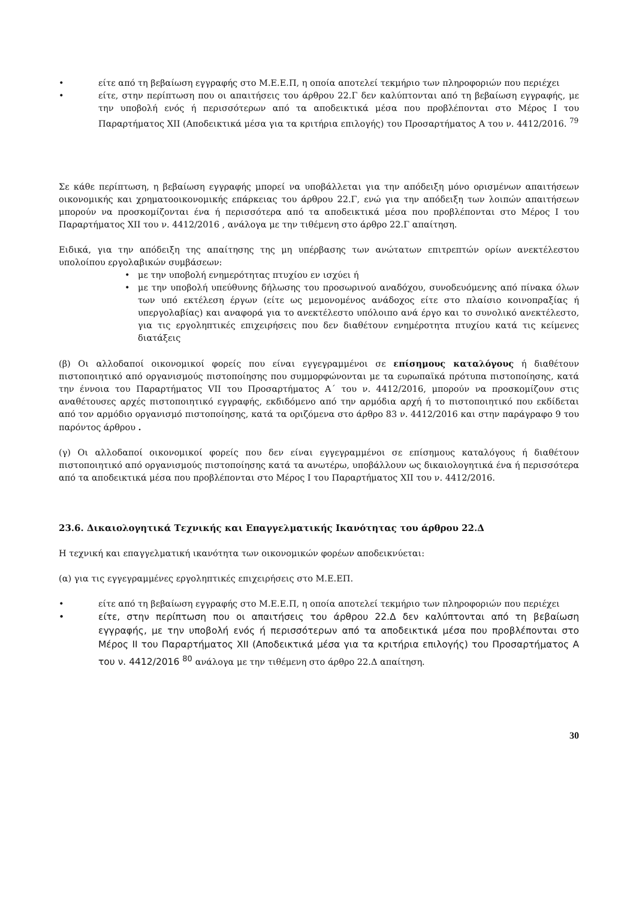είτε από τη βεβαίωση εγγραφής στο Μ.Ε.Ε.Π, η οποία αποτελεί τεκμήριο των πληροφοριών που περιέχει
είτε, στην περίπτωση που οι απαιτήσεις του άρθρου 22.Γ δεν καλύπτονται από τη βεβαίωση εγγραφής, με την υποβολή ενός ή περισσότερων από τα αποδεικτικά μέσα που προβλέπονται στο Μέρος Ι του Παραρτήματος XII (Αποδεικτικά μέσα για τα κριτήρια επιλογής) του Προσαρτήματος Α του ν. 4412/2016. <sup>79</sup>
Σε κάθε περίπτωση, η βεβαίωση εγγραφής μπορεί να υποβάλλεται για την απόδειξη μόνο ορισμένων απαιτήσεων οικονομικής και χρηματοοικονομικής επάρκειας του άρθρου 22.Γ, ενώ για την απόδειξη των λοιπών απαιτήσεων μπορούν να προσκομίζονται ένα ή περισσότερα από τα αποδεικτικά μέσα που προβλέπονται στο Μέρος Ι του Παραρτήματος XII του ν. 4412/2016 , ανάλογα με την τιθέμενη στο άρθρο 22.Γ απαίτηση.
Ειδικά, για την απόδειξη της απαίτησης της μη υπέρβασης των ανώτατων επιτρεπτών ορίων ανεκτέλεστου υπολοίπου εργολαβικών συμβάσεων:
με την υποβολή ενημερότητας πτυχίου εν ισχύει ή
με την υποβολή υπεύθυνης δήλωσης του προσωρινού αναδόχου, συνοδευόμενης από πίνακα όλων των υπό εκτέλεση έργων (είτε ως μεμονομένος ανάδοχος είτε στο πλαίσιο κοινοπραξίας ή υπεργολαβίας) και αναφορά για το ανεκτέλεστο υπόλοιπο ανά έργο και το συνολικό ανεκτέλεστο, για τις εργοληπτικές επιχειρήσεις που δεν διαθέτουν ενημέροτητα πτυχίου κατά τις κείμενες διατάξεις
(β) Οι αλλοδαποί οικονομικοί φορείς που είναι εγγεγραμμένοι σε επίσημους καταλόγους ή διαθέτουν πιστοποιητικό από οργανισμούς πιστοποίησης που συμμορφώνονται με τα ευρωπαϊκά πρότυπα πιστοποίησης, κατά την έννοια του Παραρτήματος VII του Προσαρτήματος Α΄ του ν. 4412/2016, μπορούν να προσκομίζουν στις αναθέτουσες αρχές πιστοποιητικό εγγραφής, εκδιδόμενο από την αρμόδια αρχή ή το πιστοποιητικό που εκδίδεται από τον αρμόδιο οργανισμό πιστοποίησης, κατά τα οριζόμενα στο άρθρο 83 ν. 4412/2016 και στην παράγραφο 9 του παρόντος άρθρου .
(γ) Οι αλλοδαποί οικονομικοί φορείς που δεν είναι εγγεγραμμένοι σε επίσημους καταλόγους ή διαθέτουν πιστοποιητικό από οργανισμούς πιστοποίησης κατά τα ανωτέρω, υποβάλλουν ως δικαιολογητικά ένα ή περισσότερα από τα αποδεικτικά μέσα που προβλέπονται στο Μέρος Ι του Παραρτήματος XII του ν. 4412/2016.
23.6. Δικαιολογητικά Τεχνικής και Επαγγελματικής Ικανότητας του άρθρου 22.Δ
Η τεχνική και επαγγελματική ικανότητα των οικονομικών φορέων αποδεικνύεται:
(α) για τις εγγεγραμμένες εργοληπτικές επιχειρήσεις στο Μ.Ε.ΕΠ.
είτε από τη βεβαίωση εγγραφής στο Μ.Ε.Ε.Π, η οποία αποτελεί τεκμήριο των πληροφοριών που περιέχει
είτε, στην περίπτωση που οι απαιτήσεις του άρθρου 22.Δ δεν καλύπτονται από τη βεβαίωση εγγραφής, με την υποβολή ενός ή περισσότερων από τα αποδεικτικά μέσα που προβλέπονται στο Μέρος ΙΙ του Παραρτήματος XII (Αποδεικτικά μέσα για τα κριτήρια επιλογής) του Προσαρτήματος Α του ν. 4412/2016 <sup>80</sup> ανάλογα με την τιθέμενη στο άρθρο 22.Δ απαίτηση.
30